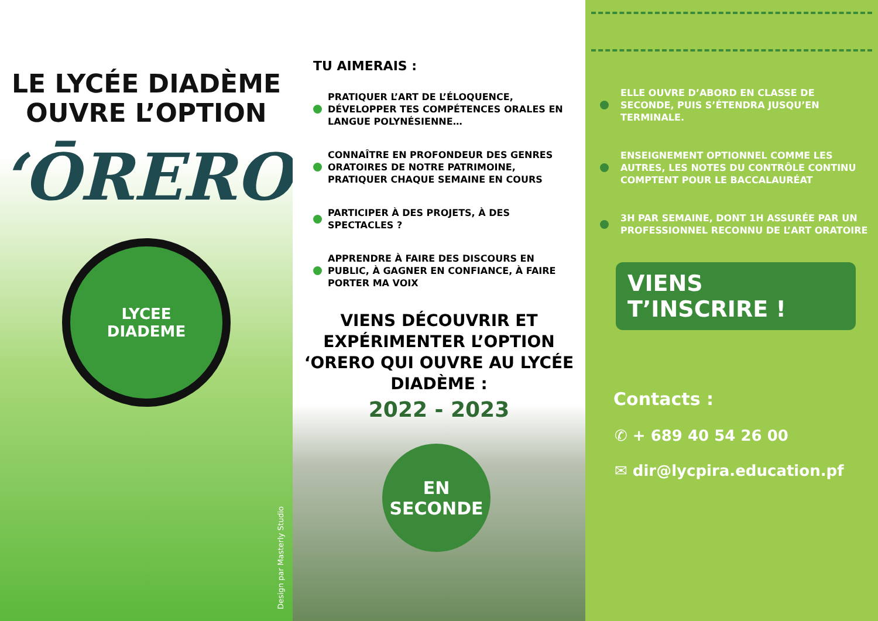LE LYCÉE DIADÈME
OUVRE L’OPTION
‘ŌRERO
LYCEE
DIADEME
Design par Masterly Studio
TU AIMERAIS :
PRATIQUER L’ART DE L’ÉLOQUENCE, DÉVELOPPER TES COMPÉTENCES ORALES EN LANGUE POLYNÉSIENNE…
CONNAÎTRE EN PROFONDEUR DES GENRES ORATOIRES DE NOTRE PATRIMOINE, PRATIQUER CHAQUE SEMAINE EN COURS
PARTICIPER À DES PROJETS, À DES SPECTACLES ?
APPRENDRE À FAIRE DES DISCOURS EN PUBLIC, À GAGNER EN CONFIANCE, À FAIRE PORTER MA VOIX
VIENS DÉCOUVRIR ET
EXPÉRIMENTER L’OPTION
‘ORERO QUI OUVRE AU LYCÉE
DIADÈME :
2022 - 2023
EN
SECONDE
ELLE OUVRE D’ABORD EN CLASSE DE SECONDE, PUIS S’ÉTENDRA JUSQU’EN TERMINALE.
ENSEIGNEMENT OPTIONNEL COMME LES AUTRES, LES NOTES DU CONTRÔLE CONTINU COMPTENT POUR LE BACCALAURÉAT
3H PAR SEMAINE, DONT 1H ASSURÉE PAR UN PROFESSIONNEL RECONNU DE L’ART ORATOIRE
VIENS T’INSCRIRE !
Contacts :
✆ + 689 40 54 26 00
✉ dir@lycpira.education.pf